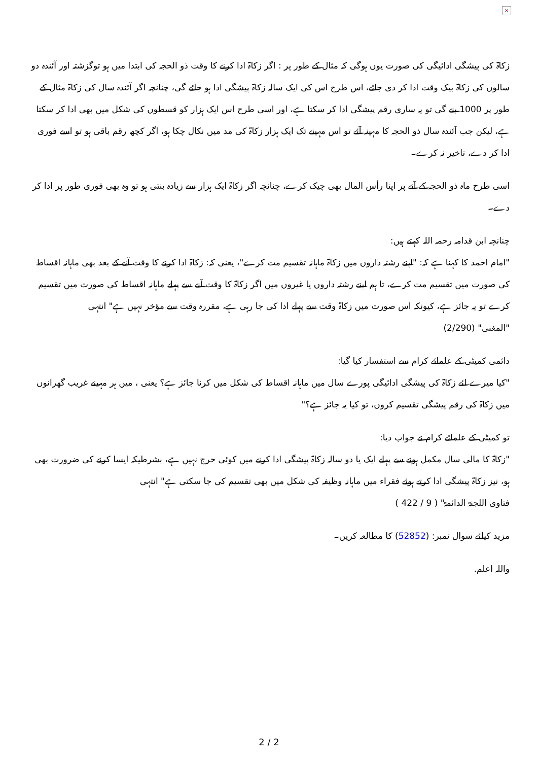×
زکاۃ کی پیشگی ادائیگی کی صورت یوں ہوگی کہ مثال کے طور پر : اگر زکاۃ ادا کرنے کا وقت ذو الحجہ کی ابتدا میں ہو توگزشتہ اور آئندہ دو سالوں کی زکاۃ بیک وقت ادا کر دی جائے، اس طرح اس کی ایک سالہ زکاۃ پیشگی ادا ہو جائے گی، چنانچہ اگر آئندہ سال کی زکاۃ مثال کے طور پر 1000 بنے گی تو یہ ساری رقم پیشگی ادا کر سکتا ہے، اور اسی طرح اس ایک ہزار کو قسطوں کی شکل میں بھی ادا کر سکتا ہے، لیکن جب آئندہ سال ذو الحجہ کا مہینہ آئے تو اس مہینے تک ایک ہزار زکاۃ کی مد میں نکال چکا ہو، اگر کچھ رقم باقی ہو تو اسے فوری ادا کر دے، تاخیر نہ کرے۔
اسی طرح ماہ ذو الحجہ کے آنے پر اپنا رأس المال بھی چیک کرے، چنانچہ اگر زکاۃ ایک ہزار سے زیادہ بنتی ہو تو وہ بھی فوری طور پر ادا کر دے۔
چنانچہ ابن قدامہ رحمہ اللہ کہتے ہیں:
"امام احمد کا کہنا ہے کہ: "اپنے رشتہ داروں میں زکاۃ ماہانہ تقسیم مت کرے"، یعنی کہ: زکاۃ ادا کرنے کا وقت آنے کے بعد بھی ماہانہ اقساط کی صورت میں تقسیم مت کرے، تا ہم اپنے رشتہ داروں یا غیروں میں اگر زکاۃ کا وقت آنے سے پہلے ماہانہ اقساط کی صورت میں تقسیم کرے تو یہ جائز ہے، کیونکہ اس صورت میں زکاۃ وقت سے پہلے ادا کی جا رہی ہے، مقررہ وقت سے مؤخر نہیں ہے" انتہی
"المغنی" (2/290)
دائمی کمیٹی کے علمائے کرام سے استفسار کیا گیا:
"کیا میرے لئے زکاۃ کی پیشگی ادائیگی پورے سال میں ماہانہ اقساط کی شکل میں کرنا جائز ہے؟ یعنی ، میں ہر مہینے غریب گھرانوں میں زکاۃ کی رقم پیشگی تقسیم کروں، تو کیا یہ جائز ہے؟"
تو کمیٹی کے علمائے کرام نے جواب دیا:
"زکاۃ کا مالی سال مکمل ہونے سے پہلے ایک یا دو سالہ زکاۃ پیشگی ادا کرنے میں کوئی حرج نہیں ہے، بشرطیکہ ایسا کرنے کی ضرورت بھی ہو، نیز زکاۃ پیشگی ادا کرتے ہوئے فقراء میں ماہانہ وظیفہ کی شکل میں بھی تقسیم کی جا سکتی ہے" انتہی
فتاوی اللجنۃ الدائمۃ" ( 9 / 422 )
مزید کیلئے سوال نمبر: (52852) کا مطالعہ کریں۔
واللہ اعلم.
2 / 2